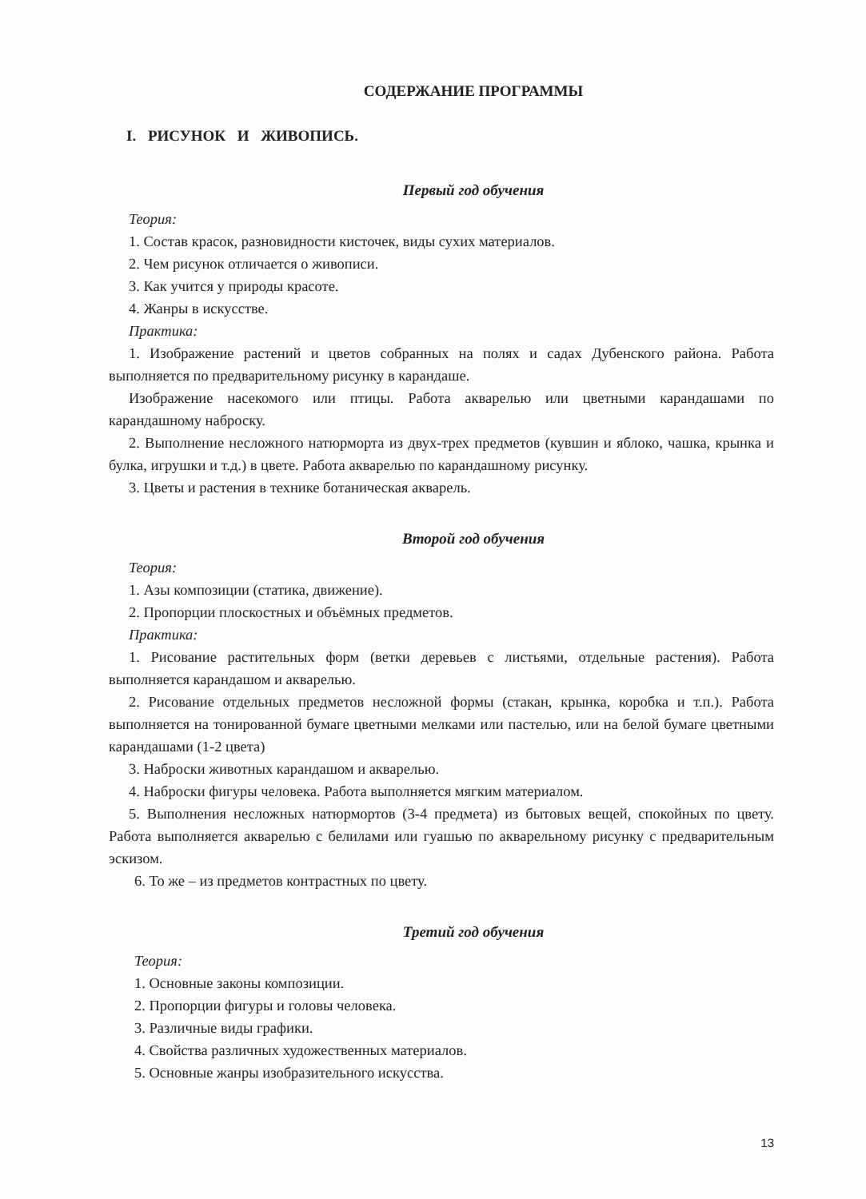СОДЕРЖАНИЕ ПРОГРАММЫ
I. РИСУНОК И ЖИВОПИСЬ.
Первый год обучения
Теория:
1. Состав красок, разновидности кисточек, виды сухих материалов.
2. Чем рисунок отличается о живописи.
3. Как учится у природы красоте.
4. Жанры в искусстве.
Практика:
1. Изображение растений и цветов собранных на полях и садах Дубенского района. Работа выполняется по предварительному рисунку в карандаше.
Изображение насекомого или птицы. Работа акварелью или цветными карандашами по карандашному наброску.
2. Выполнение несложного натюрморта из двух-трех предметов (кувшин и яблоко, чашка, крынка и булка, игрушки и т.д.) в цвете. Работа акварелью по карандашному рисунку.
3. Цветы и растения в технике ботаническая акварель.
Второй год обучения
Теория:
1. Азы композиции (статика, движение).
2. Пропорции плоскостных и объёмных предметов.
Практика:
1. Рисование растительных форм (ветки деревьев с листьями, отдельные растения). Работа выполняется карандашом и акварелью.
2. Рисование отдельных предметов несложной формы (стакан, крынка, коробка и т.п.). Работа выполняется на тонированной бумаге цветными мелками или пастелью, или на белой бумаге цветными карандашами (1-2 цвета)
3. Наброски животных карандашом и акварелью.
4. Наброски фигуры человека. Работа выполняется мягким материалом.
5. Выполнения несложных натюрмортов (3-4 предмета) из бытовых вещей, спокойных по цвету. Работа выполняется акварелью с белилами или гуашью по акварельному рисунку с предварительным эскизом.
6. То же – из предметов контрастных по цвету.
Третий год обучения
Теория:
1. Основные законы композиции.
2. Пропорции фигуры и головы человека.
3. Различные виды графики.
4. Свойства различных художественных материалов.
5. Основные жанры изобразительного искусства.
13